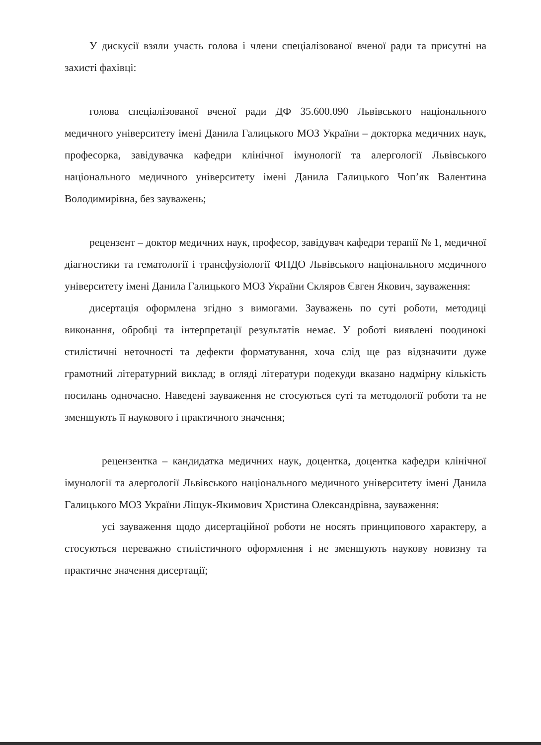У дискусії взяли участь голова і члени спеціалізованої вченої ради та присутні на захисті фахівці:
голова спеціалізованої вченої ради ДФ 35.600.090 Львівського національного медичного університету імені Данила Галицького МОЗ України – докторка медичних наук, професорка, завідувачка кафедри клінічної імунології та алергології Львівського національного медичного університету імені Данила Галицького Чоп’як Валентина Володимирівна, без зауважень;
рецензент – доктор медичних наук, професор, завідувач кафедри терапії № 1, медичної діагностики та гематології і трансфузіології ФПДО Львівського національного медичного університету імені Данила Галицького МОЗ України Скляров Євген Якович, зауваження:
дисертація оформлена згідно з вимогами. Зауважень по суті роботи, методиці виконання, обробці та інтерпретації результатів немає. У роботі виявлені поодинокі стилістичні неточності та дефекти форматування, хоча слід ще раз відзначити дуже грамотний літературний виклад; в огляді літератури подекуди вказано надмірну кількість посилань одночасно. Наведені зауваження не стосуються суті та методології роботи та не зменшують її наукового і практичного значення;
рецензентка – кандидатка медичних наук, доцентка, доцентка кафедри клінічної імунології та алергології Львівського національного медичного університету імені Данила Галицького МОЗ України Ліщук-Якимович Христина Олександрівна, зауваження:
усі зауваження щодо дисертаційної роботи не носять принципового характеру, а стосуються переважно стилістичного оформлення і не зменшують наукову новизну та практичне значення дисертації;